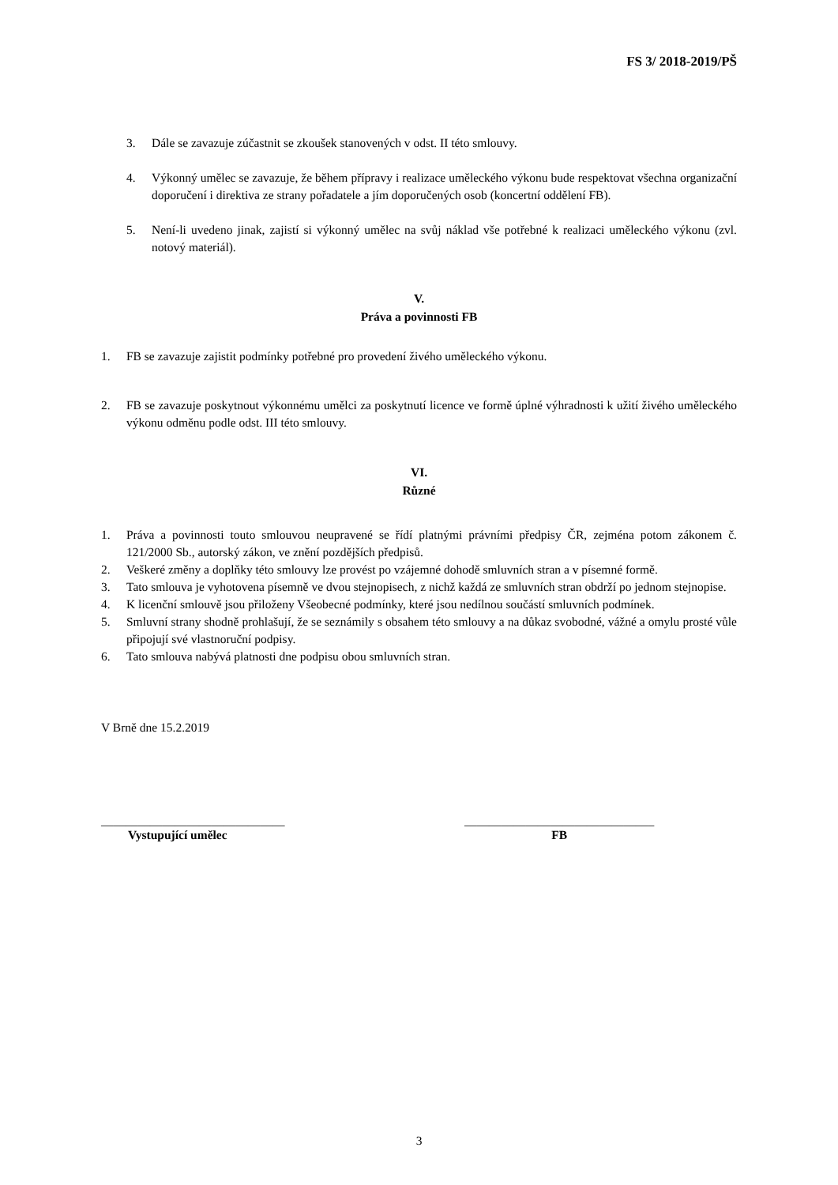FS 3/ 2018-2019/PŠ
3. Dále se zavazuje zúčastnit se zkoušek stanovených v odst. II této smlouvy.
4. Výkonný umělec se zavazuje, že během přípravy i realizace uměleckého výkonu bude respektovat všechna organizační doporučení i direktiva ze strany pořadatele a jím doporučených osob (koncertní oddělení FB).
5. Není-li uvedeno jinak, zajistí si výkonný umělec na svůj náklad vše potřebné k realizaci uměleckého výkonu (zvl. notový materiál).
V.
Práva a povinnosti FB
1. FB se zavazuje zajistit podmínky potřebné pro provedení živého uměleckého výkonu.
2. FB se zavazuje poskytnout výkonnému umělci za poskytnutí licence ve formě úplné výhradnosti k užití živého uměleckého výkonu odměnu podle odst. III této smlouvy.
VI.
Různé
1. Práva a povinnosti touto smlouvou neupravené se řídí platnými právními předpisy ČR, zejména potom zákonem č. 121/2000 Sb., autorský zákon, ve znění pozdějších předpisů.
2. Veškeré změny a doplňky této smlouvy lze provést po vzájemné dohodě smluvních stran a v písemné formě.
3. Tato smlouva je vyhotovena písemně ve dvou stejnopisech, z nichž každá ze smluvních stran obdrží po jednom stejnopise.
4. K licenční smlouvě jsou přiloženy Všeobecné podmínky, které jsou nedílnou součástí smluvních podmínek.
5. Smluvní strany shodně prohlašují, že se seznámily s obsahem této smlouvy a na důkaz svobodné, vážné a omylu prosté vůle připojují své vlastnoruční podpisy.
6. Tato smlouva nabývá platnosti dne podpisu obou smluvních stran.
V Brně dne 15.2.2019
______________________________
Vystupující umělec
_______________________________
FB
3